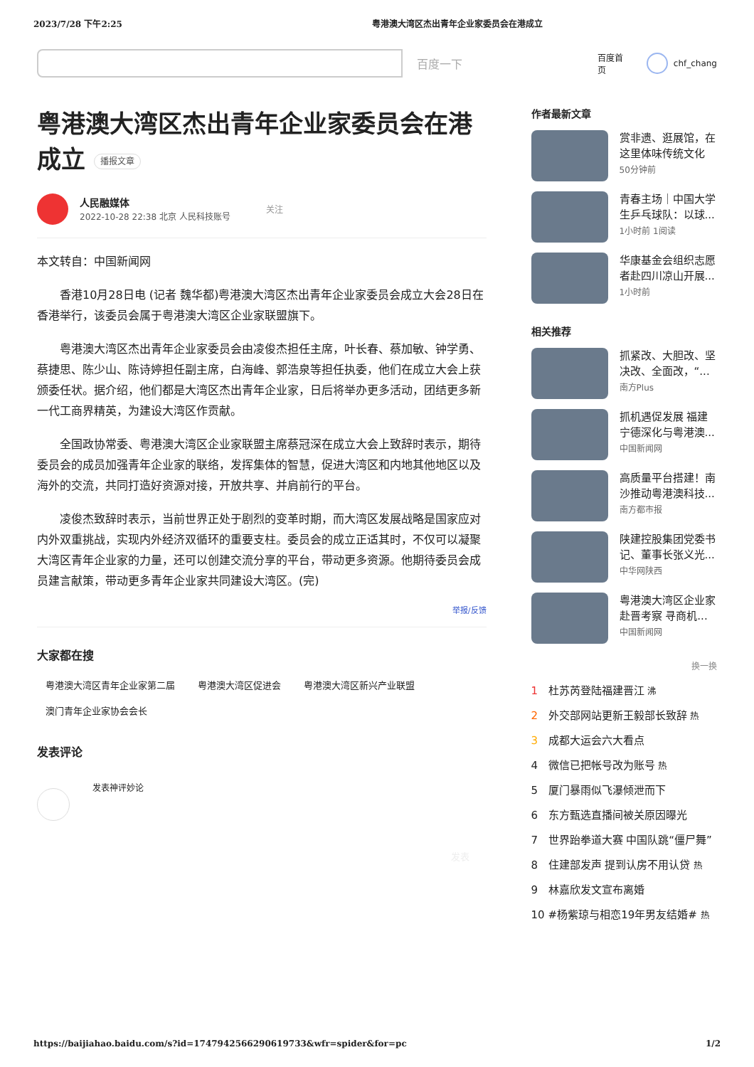2023/7/28 下午2:25 粤港澳大湾区杰出青年企业家委员会在港成立
百度一下
百度首页 chf_chang
粤港澳大湾区杰出青年企业家委员会在港成立 播报文章
人民融媒体
2022-10-28 22:38 北京 人民科技账号
关注
本文转自：中国新闻网
香港10月28日电 (记者 魏华都)粤港澳大湾区杰出青年企业家委员会成立大会28日在香港举行，该委员会属于粤港澳大湾区企业家联盟旗下。
粤港澳大湾区杰出青年企业家委员会由凌俊杰担任主席，叶长春、蔡加敏、钟学勇、蔡捷思、陈少山、陈诗婷担任副主席，白海峰、郭浩泉等担任执委，他们在成立大会上获颁委任状。据介绍，他们都是大湾区杰出青年企业家，日后将举办更多活动，团结更多新一代工商界精英，为建设大湾区作贡献。
全国政协常委、粤港澳大湾区企业家联盟主席蔡冠深在成立大会上致辞时表示，期待委员会的成员加强青年企业家的联络，发挥集体的智慧，促进大湾区和内地其他地区以及海外的交流，共同打造好资源对接，开放共享、并肩前行的平台。
凌俊杰致辞时表示，当前世界正处于剧烈的变革时期，而大湾区发展战略是国家应对内外双重挑战，实现内外经济双循环的重要支柱。委员会的成立正适其时，不仅可以凝聚大湾区青年企业家的力量，还可以创建交流分享的平台，带动更多资源。他期待委员会成员建言献策，带动更多青年企业家共同建设大湾区。(完)
举报/反馈
大家都在搜
粤港澳大湾区青年企业家第二届 粤港澳大湾区促进会 粤港澳大湾区新兴产业联盟
澳门青年企业家协会会长
发表评论
发表神评妙论
发表
作者最新文章
赏非遗、逛展馆，在这里体味传统文化
50分钟前
青春主场｜中国大学生乒乓球队：以球...
1小时前 1阅读
华康基金会组织志愿者赴四川凉山开展...
1小时前
相关推荐
抓紧改、大胆改、坚决改、全面改，“...
南方Plus
抓机遇促发展 福建宁德深化与粤港澳...
中国新闻网
高质量平台搭建！南沙推动粤港澳科技...
南方都市报
陕建控股集团党委书记、董事长张义光...
中华网陕西
粤港澳大湾区企业家赴晋考察 寻商机...
中国新闻网
换一换
1 杜苏芮登陆福建晋江 沸
2 外交部网站更新王毅部长致辞 热
3 成都大运会六大看点
4 微信已把帐号改为账号 热
5 厦门暴雨似飞瀑倾泄而下
6 东方甄选直播间被关原因曝光
7 世界跆拳道大赛 中国队跳“僵尸舞”
8 住建部发声 提到认房不用认贷 热
9 林嘉欣发文宣布离婚
10 #杨紫琼与相恋19年男友结婚# 热
https://baijiahao.baidu.com/s?id=1747942566290619733&wfr=spider&for=pc 1/2